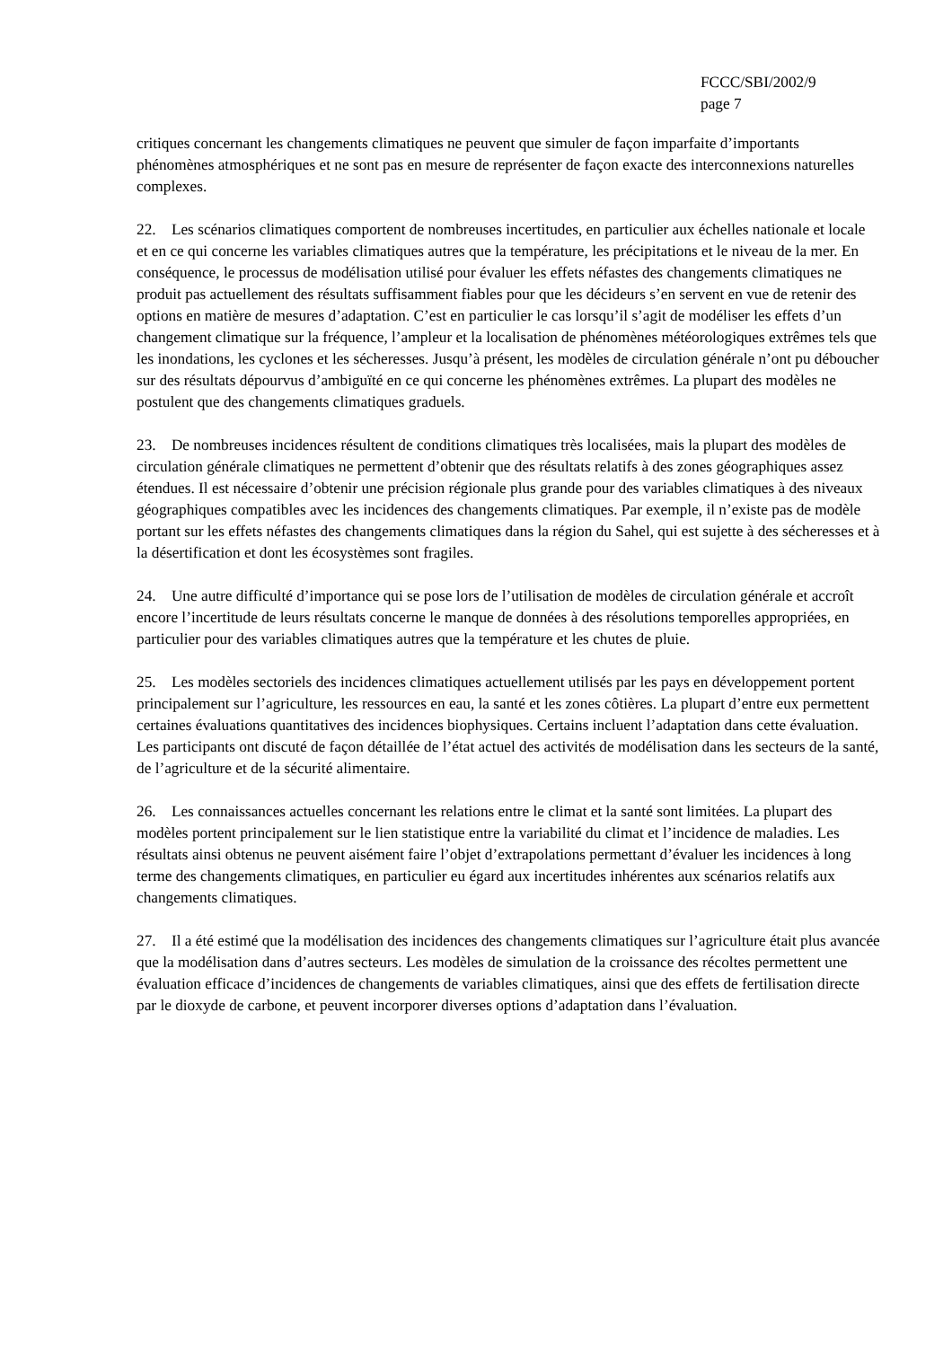FCCC/SBI/2002/9
page 7
critiques concernant les changements climatiques ne peuvent que simuler de façon imparfaite d’importants phénomènes atmosphériques et ne sont pas en mesure de représenter de façon exacte des interconnexions naturelles complexes.
22. Les scénarios climatiques comportent de nombreuses incertitudes, en particulier aux échelles nationale et locale et en ce qui concerne les variables climatiques autres que la température, les précipitations et le niveau de la mer. En conséquence, le processus de modélisation utilisé pour évaluer les effets néfastes des changements climatiques ne produit pas actuellement des résultats suffisamment fiables pour que les décideurs s’en servent en vue de retenir des options en matière de mesures d’adaptation. C’est en particulier le cas lorsqu’il s’agit de modéliser les effets d’un changement climatique sur la fréquence, l’ampleur et la localisation de phénomènes météorologiques extrêmes tels que les inondations, les cyclones et les sécheresses. Jusqu’à présent, les modèles de circulation générale n’ont pu déboucher sur des résultats dépourvus d’ambiguïté en ce qui concerne les phénomènes extrêmes. La plupart des modèles ne postulent que des changements climatiques graduels.
23. De nombreuses incidences résultent de conditions climatiques très localisées, mais la plupart des modèles de circulation générale climatiques ne permettent d’obtenir que des résultats relatifs à des zones géographiques assez étendues. Il est nécessaire d’obtenir une précision régionale plus grande pour des variables climatiques à des niveaux géographiques compatibles avec les incidences des changements climatiques. Par exemple, il n’existe pas de modèle portant sur les effets néfastes des changements climatiques dans la région du Sahel, qui est sujette à des sécheresses et à la désertification et dont les écosystèmes sont fragiles.
24. Une autre difficulté d’importance qui se pose lors de l’utilisation de modèles de circulation générale et accroît encore l’incertitude de leurs résultats concerne le manque de données à des résolutions temporelles appropriées, en particulier pour des variables climatiques autres que la température et les chutes de pluie.
25. Les modèles sectoriels des incidences climatiques actuellement utilisés par les pays en développement portent principalement sur l’agriculture, les ressources en eau, la santé et les zones côtières. La plupart d’entre eux permettent certaines évaluations quantitatives des incidences biophysiques. Certains incluent l’adaptation dans cette évaluation. Les participants ont discuté de façon détaillée de l’état actuel des activités de modélisation dans les secteurs de la santé, de l’agriculture et de la sécurité alimentaire.
26. Les connaissances actuelles concernant les relations entre le climat et la santé sont limitées. La plupart des modèles portent principalement sur le lien statistique entre la variabilité du climat et l’incidence de maladies. Les résultats ainsi obtenus ne peuvent aisément faire l’objet d’extrapolations permettant d’évaluer les incidences à long terme des changements climatiques, en particulier eu égard aux incertitudes inhérentes aux scénarios relatifs aux changements climatiques.
27. Il a été estimé que la modélisation des incidences des changements climatiques sur l’agriculture était plus avancée que la modélisation dans d’autres secteurs. Les modèles de simulation de la croissance des récoltes permettent une évaluation efficace d’incidences de changements de variables climatiques, ainsi que des effets de fertilisation directe par le dioxyde de carbone, et peuvent incorporer diverses options d’adaptation dans l’évaluation.